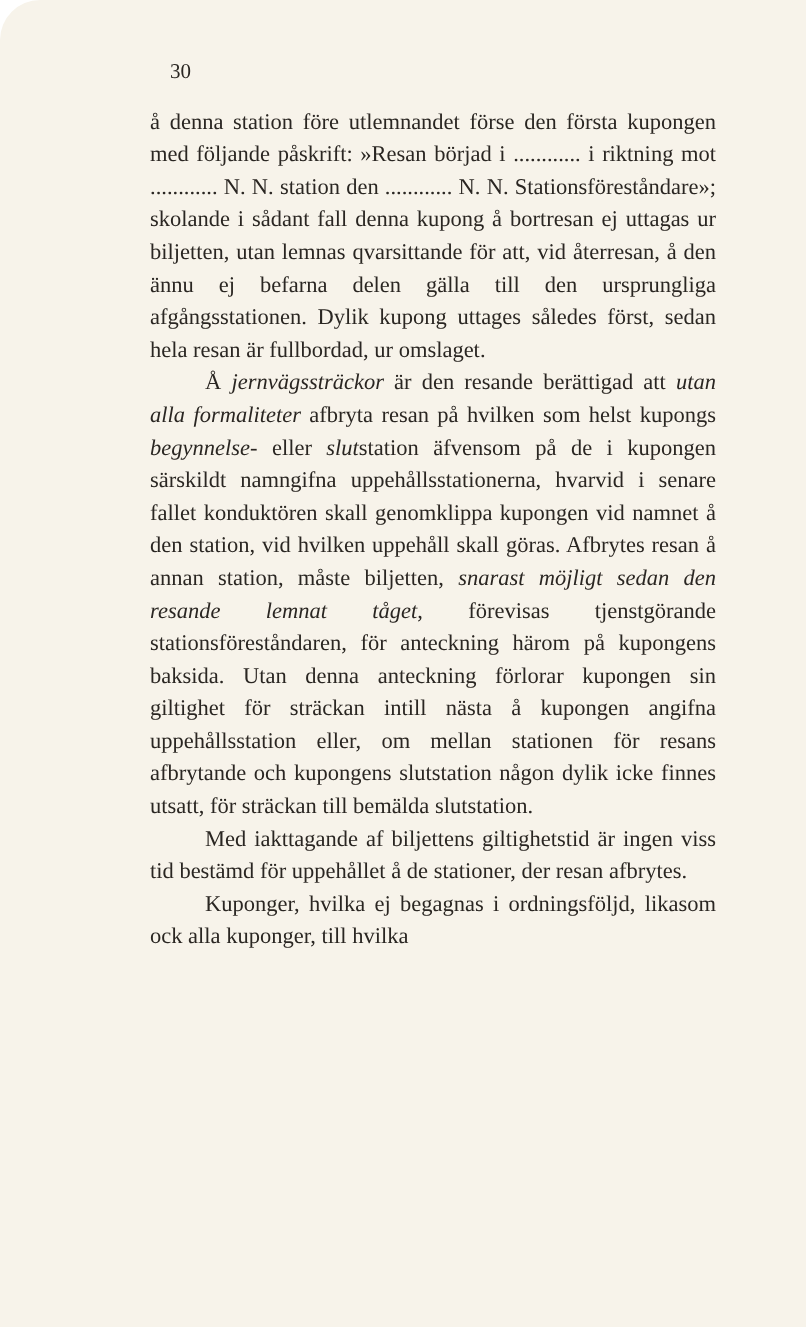30
å denna station före utlemnandet förse den första kupongen med följande påskrift: »Resan börjad i ............ i riktning mot ............ N. N. station den ............ N. N. Stationsföreståndare»; skolande i sådant fall denna kupong å bortresan ej uttagas ur biljetten, utan lemnas qvarsittande för att, vid återresan, å den ännu ej befarna delen gälla till den ursprungliga afgångsstationen. Dylik kupong uttages således först, sedan hela resan är fullbordad, ur omslaget.
Å jernvägssträckor är den resande berättigad att utan alla formaliteter afbryta resan på hvilken som helst kupongs begynnelse- eller slutstation äfvensom på de i kupongen särskildt namngifna uppehållsstationerna, hvarvid i senare fallet konduktören skall genomklippa kupongen vid namnet å den station, vid hvilken uppehåll skall göras. Afbrytes resan å annan station, måste biljetten, snarast möjligt sedan den resande lemnat tåget, förevisas tjenstgörande stationsföreståndaren, för anteckning härom på kupongens baksida. Utan denna anteckning förlorar kupongen sin giltighet för sträckan intill nästa å kupongen angifna uppehållsstation eller, om mellan stationen för resans afbrytande och kupongens slutstation någon dylik icke finnes utsatt, för sträckan till bemälda slutstation.
Med iakttagande af biljettens giltighetstid är ingen viss tid bestämd för uppehållet å de stationer, der resan afbrytes.
Kuponger, hvilka ej begagnas i ordningsföljd, likasom ock alla kuponger, till hvilka